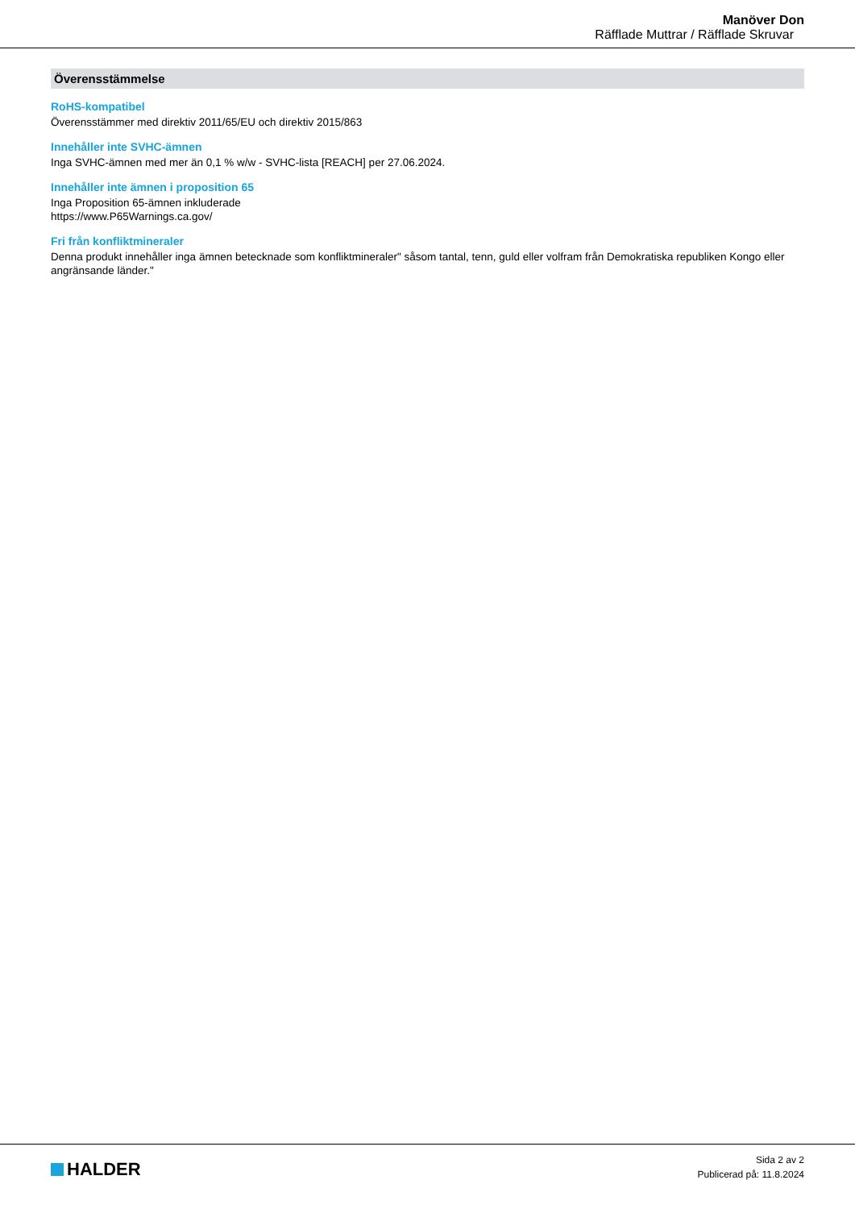Manöver Don
Räfflade Muttrar / Räfflade Skruvar
Överensstämmelse
RoHS-kompatibel
Överensstämmer med direktiv 2011/65/EU och direktiv 2015/863
Innehåller inte SVHC-ämnen
Inga SVHC-ämnen med mer än 0,1 % w/w - SVHC-lista [REACH] per 27.06.2024.
Innehåller inte ämnen i proposition 65
Inga Proposition 65-ämnen inkluderade
https://www.P65Warnings.ca.gov/
Fri från konfliktmineraler
Denna produkt innehåller inga ämnen betecknade som konfliktmineraler" såsom tantal, tenn, guld eller volfram från Demokratiska republiken Kongo eller angränsande länder."
HALDER
Sida 2 av 2
Publicerad på: 11.8.2024